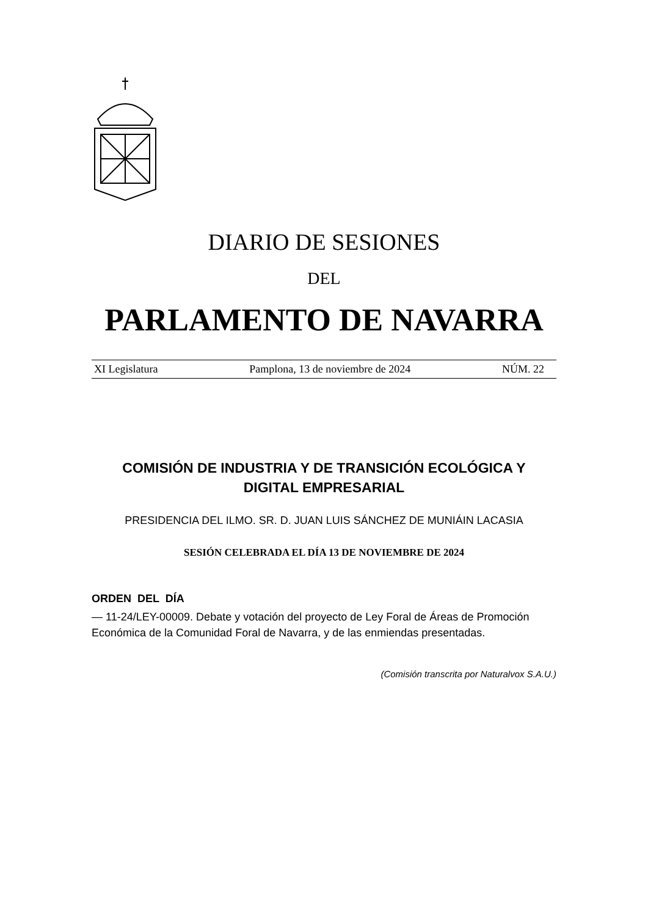DIARIO DE SESIONES
DEL
PARLAMENTO DE NAVARRA
XI Legislatura Pamplona, 13 de noviembre de 2024 NÚM. 22
COMISIÓN DE INDUSTRIA Y DE TRANSICIÓN ECOLÓGICA Y
DIGITAL EMPRESARIAL
PRESIDENCIA DEL ILMO. SR. D. JUAN LUIS SÁNCHEZ DE MUNIÁIN LACASIA
SESIÓN CELEBRADA EL DÍA 13 DE NOVIEMBRE DE 2024
ORDEN DEL DÍA
— 11-24/LEY-00009. Debate y votación del proyecto de Ley Foral de Áreas de Promoción Económica de la Comunidad Foral de Navarra, y de las enmiendas presentadas.
(Comisión transcrita por Naturalvox S.A.U.)